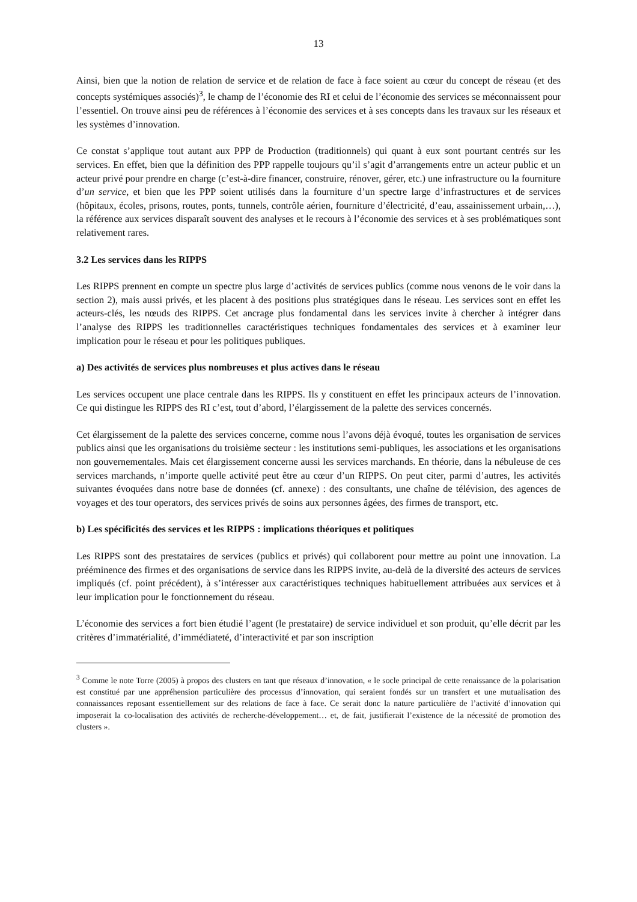13
Ainsi, bien que la notion de relation de service et de relation de face à face soient au cœur du concept de réseau (et des concepts systémiques associés)<sup>3</sup>, le champ de l’économie des RI et celui de l’économie des services se méconnaissent pour l’essentiel. On trouve ainsi peu de références à l’économie des services et à ses concepts dans les travaux sur les réseaux et les systèmes d’innovation.
Ce constat s’applique tout autant aux PPP de Production (traditionnels) qui quant à eux sont pourtant centrés sur les services. En effet, bien que la définition des PPP rappelle toujours qu’il s’agit d’arrangements entre un acteur public et un acteur privé pour prendre en charge (c’est-à-dire financer, construire, rénover, gérer, etc.) une infrastructure ou la fourniture d’un service, et bien que les PPP soient utilisés dans la fourniture d’un spectre large d’infrastructures et de services (hôpitaux, écoles, prisons, routes, ponts, tunnels, contrôle aérien, fourniture d’électricité, d’eau, assainissement urbain,…), la référence aux services disparaît souvent des analyses et le recours à l’économie des services et à ses problématiques sont relativement rares.
3.2 Les services dans les RIPPS
Les RIPPS prennent en compte un spectre plus large d’activités de services publics (comme nous venons de le voir dans la section 2), mais aussi privés, et les placent à des positions plus stratégiques dans le réseau. Les services sont en effet les acteurs-clés, les nœuds des RIPPS. Cet ancrage plus fondamental dans les services invite à chercher à intégrer dans l’analyse des RIPPS les traditionnelles caractéristiques techniques fondamentales des services et à examiner leur implication pour le réseau et pour les politiques publiques.
a) Des activités de services plus nombreuses et plus actives dans le réseau
Les services occupent une place centrale dans les RIPPS. Ils y constituent en effet les principaux acteurs de l’innovation. Ce qui distingue les RIPPS des RI c’est, tout d’abord, l’élargissement de la palette des services concernés.
Cet élargissement de la palette des services concerne, comme nous l’avons déjà évoqué, toutes les organisation de services publics ainsi que les organisations du troisième secteur : les institutions semi-publiques, les associations et les organisations non gouvernementales. Mais cet élargissement concerne aussi les services marchands. En théorie, dans la nébuleuse de ces services marchands, n’importe quelle activité peut être au cœur d’un RIPPS. On peut citer, parmi d’autres, les activités suivantes évoquées dans notre base de données (cf. annexe) : des consultants, une chaîne de télévision, des agences de voyages et des tour operators, des services privés de soins aux personnes âgées, des firmes de transport, etc.
b) Les spécificités des services et les RIPPS : implications théoriques et politiques
Les RIPPS sont des prestataires de services (publics et privés) qui collaborent pour mettre au point une innovation. La prééminence des firmes et des organisations de service dans les RIPPS invite, au-delà de la diversité des acteurs de services impliqués (cf. point précédent), à s’intéresser aux caractéristiques techniques habituellement attribuées aux services et à leur implication pour le fonctionnement du réseau.
L’économie des services a fort bien étudié l’agent (le prestataire) de service individuel et son produit, qu’elle décrit par les critères d’immatérialité, d’immédiateté, d’interactivité et par son inscription
<sup>3</sup> Comme le note Torre (2005) à propos des clusters en tant que réseaux d’innovation, « le socle principal de cette renaissance de la polarisation est constitué par une appréhension particulière des processus d’innovation, qui seraient fondés sur un transfert et une mutualisation des connaissances reposant essentiellement sur des relations de face à face. Ce serait donc la nature particulière de l’activité d’innovation qui imposerait la co-localisation des activités de recherche-développement… et, de fait, justifierait l’existence de la nécessité de promotion des clusters ».